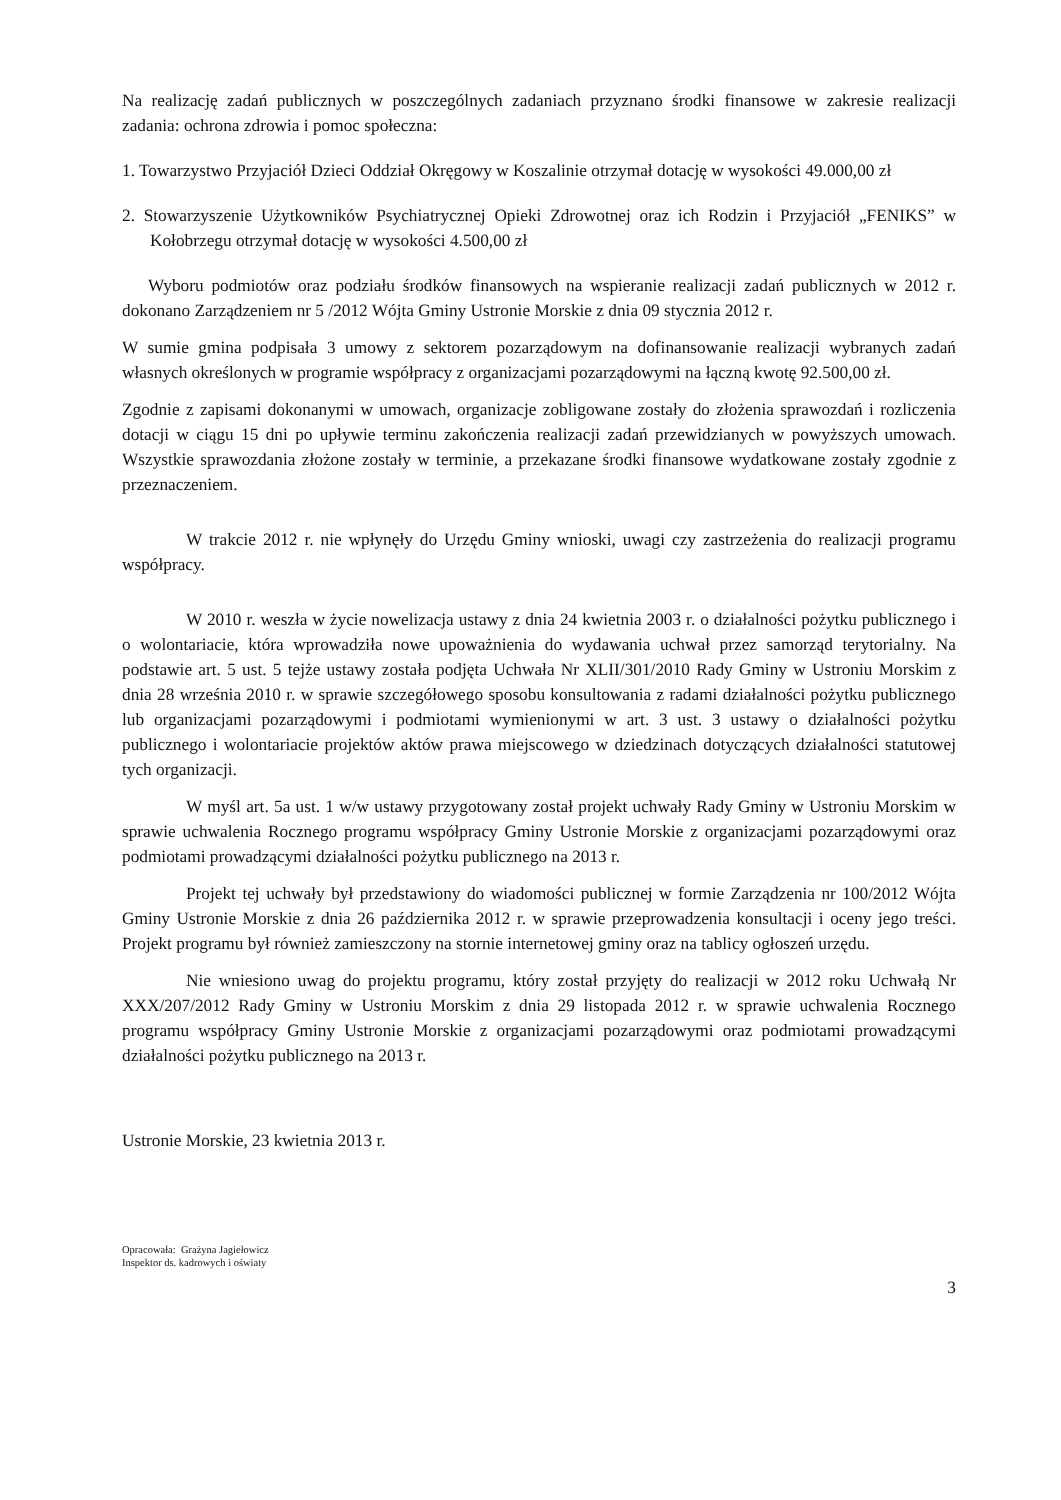Na realizację zadań publicznych w poszczególnych zadaniach przyznano środki finansowe w zakresie realizacji zadania: ochrona zdrowia i pomoc społeczna:
1. Towarzystwo Przyjaciół Dzieci Oddział Okręgowy w Koszalinie otrzymał dotację w wysokości 49.000,00 zł
2. Stowarzyszenie Użytkowników Psychiatrycznej Opieki Zdrowotnej oraz ich Rodzin i Przyjaciół „FENIKS” w Kołobrzegu otrzymał dotację w wysokości 4.500,00 zł
Wyboru podmiotów oraz podziału środków finansowych na wspieranie realizacji zadań publicznych w 2012 r. dokonano Zarządzeniem nr 5 /2012 Wójta Gminy Ustronie Morskie z dnia 09 stycznia 2012 r.
W sumie gmina podpisała 3 umowy z sektorem pozarządowym na dofinansowanie realizacji wybranych zadań własnych określonych w programie współpracy z organizacjami pozarządowymi na łączną kwotę 92.500,00 zł.
Zgodnie z zapisami dokonanymi w umowach, organizacje zobligowane zostały do złożenia sprawozdań i rozliczenia dotacji w ciągu 15 dni po upływie terminu zakończenia realizacji zadań przewidzianych w powyższych umowach. Wszystkie sprawozdania złożone zostały w terminie, a przekazane środki finansowe wydatkowane zostały zgodnie z przeznaczeniem.
W trakcie 2012 r. nie wpłynęły do Urzędu Gminy wnioski, uwagi czy zastrzeżenia do realizacji programu współpracy.
W 2010 r. weszła w życie nowelizacja ustawy z dnia 24 kwietnia 2003 r. o działalności pożytku publicznego i o wolontariacie, która wprowadziła nowe upoważnienia do wydawania uchwał przez samorząd terytorialny. Na podstawie art. 5 ust. 5 tejże ustawy została podjęta Uchwała Nr XLII/301/2010 Rady Gminy w Ustroniu Morskim z dnia 28 września 2010 r. w sprawie szczegółowego sposobu konsultowania z radami działalności pożytku publicznego lub organizacjami pozarządowymi i podmiotami wymienionymi w art. 3 ust. 3 ustawy o działalności pożytku publicznego i wolontariacie projektów aktów prawa miejscowego w dziedzinach dotyczących działalności statutowej tych organizacji.
W myśl art. 5a ust. 1 w/w ustawy przygotowany został projekt uchwały Rady Gminy w Ustroniu Morskim w sprawie uchwalenia Rocznego programu współpracy Gminy Ustronie Morskie z organizacjami pozarządowymi oraz podmiotami prowadzącymi działalności pożytku publicznego na 2013 r.
Projekt tej uchwały był przedstawiony do wiadomości publicznej w formie Zarządzenia nr 100/2012 Wójta Gminy Ustronie Morskie z dnia 26 października 2012 r. w sprawie przeprowadzenia konsultacji i oceny jego treści. Projekt programu był również zamieszczony na stornie internetowej gminy oraz na tablicy ogłoszeń urzędu.
Nie wniesiono uwag do projektu programu, który został przyjęty do realizacji w 2012 roku Uchwałą Nr XXX/207/2012 Rady Gminy w Ustroniu Morskim z dnia 29 listopada 2012 r. w sprawie uchwalenia Rocznego programu współpracy Gminy Ustronie Morskie z organizacjami pozarządowymi oraz podmiotami prowadzącymi działalności pożytku publicznego na 2013 r.
Ustronie Morskie, 23 kwietnia 2013 r.
Opracowała: Grażyna Jagiełowicz
Inspektor ds. kadrowych i oświaty
3